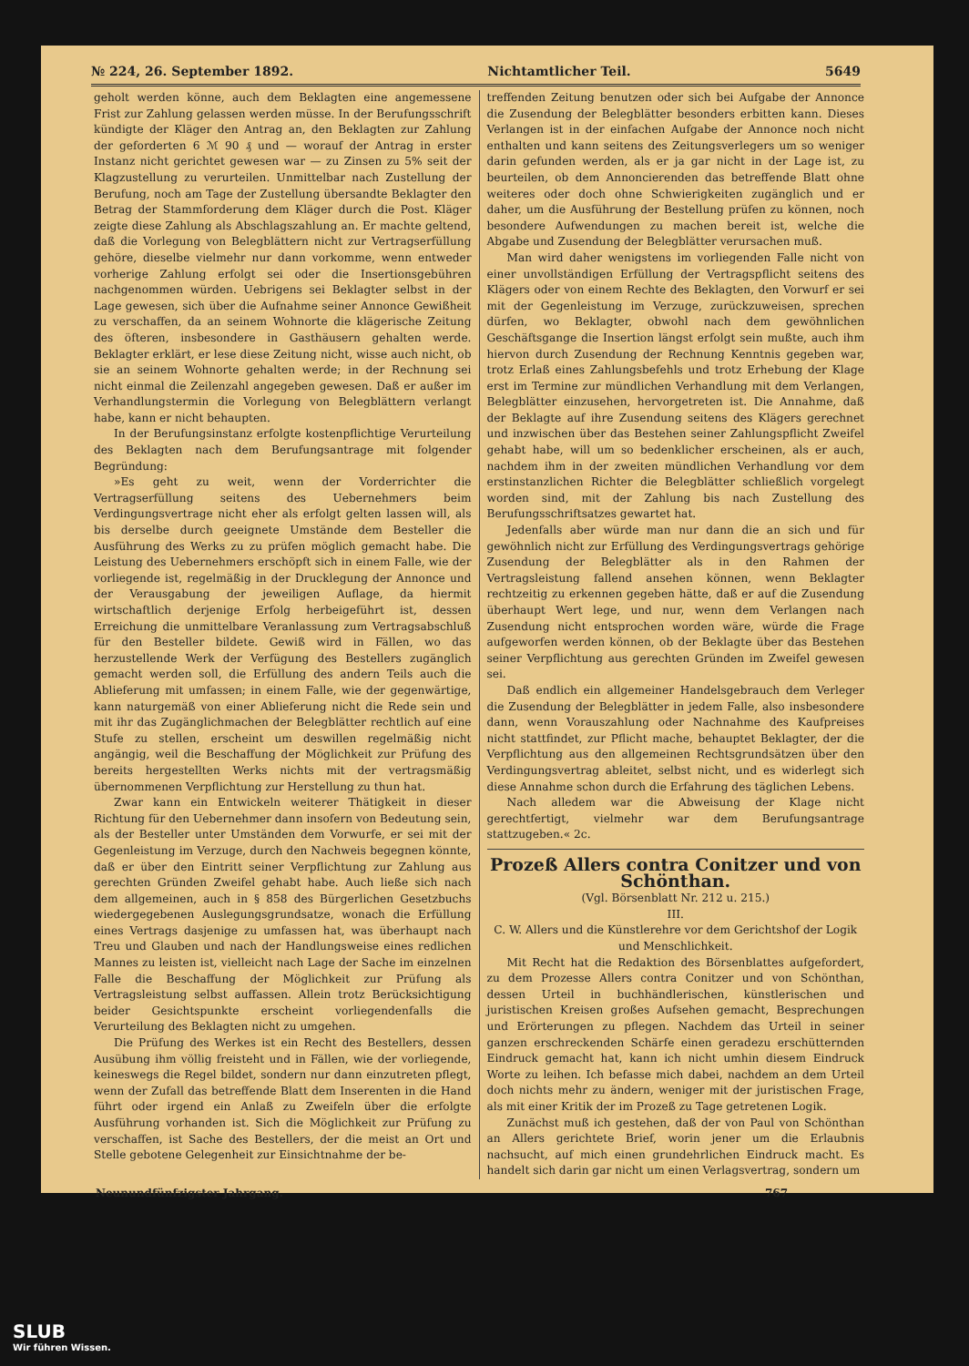№ 224, 26. September 1892. Nichtamtlicher Teil. 5649
geholt werden könne, auch dem Beklagten eine angemessene Frist zur Zahlung gelassen werden müsse. In der Berufungsschrift kündigte der Kläger den Antrag an, den Beklagten zur Zahlung der geforderten 6 ℳ 90 ₰ und — worauf der Antrag in erster Instanz nicht gerichtet gewesen war — zu Zinsen zu 5% seit der Klagzustellung zu verurteilen. Unmittelbar nach Zustellung der Berufung, noch am Tage der Zustellung übersandte Beklagter den Betrag der Stammforderung dem Kläger durch die Post. Kläger zeigte diese Zahlung als Abschlagszahlung an. Er machte geltend, daß die Vorlegung von Belegblättern nicht zur Vertragserfüllung gehöre, dieselbe vielmehr nur dann vorkomme, wenn entweder vorherige Zahlung erfolgt sei oder die Insertionsgebühren nachgenommen würden. Uebrigens sei Beklagter selbst in der Lage gewesen, sich über die Aufnahme seiner Annonce Gewißheit zu verschaffen, da an seinem Wohnorte die klägerische Zeitung des öfteren, insbesondere in Gasthäusern gehalten werde. Beklagter erklärt, er lese diese Zeitung nicht, wisse auch nicht, ob sie an seinem Wohnorte gehalten werde; in der Rechnung sei nicht einmal die Zeilenzahl angegeben gewesen. Daß er außer im Verhandlungstermin die Vorlegung von Belegblättern verlangt habe, kann er nicht behaupten.
In der Berufungsinstanz erfolgte kostenpflichtige Verurteilung des Beklagten nach dem Berufungsantrage mit folgender Begründung:
»Es geht zu weit, wenn der Vorderrichter die Vertragserfüllung seitens des Uebernehmers beim Verdingungsvertrage nicht eher als erfolgt gelten lassen will, als bis derselbe durch geeignete Umstände dem Besteller die Ausführung des Werks zu zu prüfen möglich gemacht habe. Die Leistung des Uebernehmers erschöpft sich in einem Falle, wie der vorliegende ist, regelmäßig in der Drucklegung der Annonce und der Verausgabung der jeweiligen Auflage, da hiermit wirtschaftlich derjenige Erfolg herbeigeführt ist, dessen Erreichung die unmittelbare Veranlassung zum Vertragsabschluß für den Besteller bildete. Gewiß wird in Fällen, wo das herzustellende Werk der Verfügung des Bestellers zugänglich gemacht werden soll, die Erfüllung des andern Teils auch die Ablieferung mit umfassen; in einem Falle, wie der gegenwärtige, kann naturgemäß von einer Ablieferung nicht die Rede sein und mit ihr das Zugänglichmachen der Belegblätter rechtlich auf eine Stufe zu stellen, erscheint um deswillen regelmäßig nicht angängig, weil die Beschaffung der Möglichkeit zur Prüfung des bereits hergestellten Werks nichts mit der vertragsmäßig übernommenen Verpflichtung zur Herstellung zu thun hat.
Zwar kann ein Entwickeln weiterer Thätigkeit in dieser Richtung für den Uebernehmer dann insofern von Bedeutung sein, als der Besteller unter Umständen dem Vorwurfe, er sei mit der Gegenleistung im Verzuge, durch den Nachweis begegnen könnte, daß er über den Eintritt seiner Verpflichtung zur Zahlung aus gerechten Gründen Zweifel gehabt habe. Auch ließe sich nach dem allgemeinen, auch in § 858 des Bürgerlichen Gesetzbuchs wiedergegebenen Auslegungsgrundsatze, wonach die Erfüllung eines Vertrags dasjenige zu umfassen hat, was überhaupt nach Treu und Glauben und nach der Handlungsweise eines redlichen Mannes zu leisten ist, vielleicht nach Lage der Sache im einzelnen Falle die Beschaffung der Möglichkeit zur Prüfung als Vertragsleistung selbst auffassen. Allein trotz Berücksichtigung beider Gesichtspunkte erscheint vorliegendenfalls die Verurteilung des Beklagten nicht zu umgehen.
Die Prüfung des Werkes ist ein Recht des Bestellers, dessen Ausübung ihm völlig freisteht und in Fällen, wie der vorliegende, keineswegs die Regel bildet, sondern nur dann einzutreten pflegt, wenn der Zufall das betreffende Blatt dem Inserenten in die Hand führt oder irgend ein Anlaß zu Zweifeln über die erfolgte Ausführung vorhanden ist. Sich die Möglichkeit zur Prüfung zu verschaffen, ist Sache des Bestellers, der die meist an Ort und Stelle gebotene Gelegenheit zur Einsichtnahme der be-
treffenden Zeitung benutzen oder sich bei Aufgabe der Annonce die Zusendung der Belegblätter besonders erbitten kann. Dieses Verlangen ist in der einfachen Aufgabe der Annonce noch nicht enthalten und kann seitens des Zeitungsverlegers um so weniger darin gefunden werden, als er ja gar nicht in der Lage ist, zu beurteilen, ob dem Annoncierenden das betreffende Blatt ohne weiteres oder doch ohne Schwierigkeiten zugänglich und er daher, um die Ausführung der Bestellung prüfen zu können, noch besondere Aufwendungen zu machen bereit ist, welche die Abgabe und Zusendung der Belegblätter verursachen muß.
Man wird daher wenigstens im vorliegenden Falle nicht von einer unvollständigen Erfüllung der Vertragspflicht seitens des Klägers oder von einem Rechte des Beklagten, den Vorwurf er sei mit der Gegenleistung im Verzuge, zurückzuweisen, sprechen dürfen, wo Beklagter, obwohl nach dem gewöhnlichen Geschäftsgange die Insertion längst erfolgt sein mußte, auch ihm hiervon durch Zusendung der Rechnung Kenntnis gegeben war, trotz Erlaß eines Zahlungsbefehls und trotz Erhebung der Klage erst im Termine zur mündlichen Verhandlung mit dem Verlangen, Belegblätter einzusehen, hervorgetreten ist. Die Annahme, daß der Beklagte auf ihre Zusendung seitens des Klägers gerechnet und inzwischen über das Bestehen seiner Zahlungspflicht Zweifel gehabt habe, will um so bedenklicher erscheinen, als er auch, nachdem ihm in der zweiten mündlichen Verhandlung vor dem erstinstanzlichen Richter die Belegblätter schließlich vorgelegt worden sind, mit der Zahlung bis nach Zustellung des Berufungsschriftsatzes gewartet hat.
Jedenfalls aber würde man nur dann die an sich und für gewöhnlich nicht zur Erfüllung des Verdingungsvertrags gehörige Zusendung der Belegblätter als in den Rahmen der Vertragsleistung fallend ansehen können, wenn Beklagter rechtzeitig zu erkennen gegeben hätte, daß er auf die Zusendung überhaupt Wert lege, und nur, wenn dem Verlangen nach Zusendung nicht entsprochen worden wäre, würde die Frage aufgeworfen werden können, ob der Beklagte über das Bestehen seiner Verpflichtung aus gerechten Gründen im Zweifel gewesen sei.
Daß endlich ein allgemeiner Handelsgebrauch dem Verleger die Zusendung der Belegblätter in jedem Falle, also insbesondere dann, wenn Vorauszahlung oder Nachnahme des Kaufpreises nicht stattfindet, zur Pflicht mache, behauptet Beklagter, der die Verpflichtung aus den allgemeinen Rechtsgrundsätzen über den Verdingungsvertrag ableitet, selbst nicht, und es widerlegt sich diese Annahme schon durch die Erfahrung des täglichen Lebens.
Nach alledem war die Abweisung der Klage nicht gerechtfertigt, vielmehr war dem Berufungsantrage stattzugeben.« 2c.
Prozeß Allers contra Conitzer und von Schönthan.
(Vgl. Börsenblatt Nr. 212 u. 215.)
III.
C. W. Allers und die Künstlerehre vor dem Gerichtshof der Logik und Menschlichkeit.
Mit Recht hat die Redaktion des Börsenblattes aufgefordert, zu dem Prozesse Allers contra Conitzer und von Schönthan, dessen Urteil in buchhändlerischen, künstlerischen und juristischen Kreisen großes Aufsehen gemacht, Besprechungen und Erörterungen zu pflegen. Nachdem das Urteil in seiner ganzen erschreckenden Schärfe einen geradezu erschütternden Eindruck gemacht hat, kann ich nicht umhin diesem Eindruck Worte zu leihen. Ich befasse mich dabei, nachdem an dem Urteil doch nichts mehr zu ändern, weniger mit der juristischen Frage, als mit einer Kritik der im Prozeß zu Tage getretenen Logik.
Zunächst muß ich gestehen, daß der von Paul von Schönthan an Allers gerichtete Brief, worin jener um die Erlaubnis nachsucht, auf mich einen grundehrlichen Eindruck macht. Es handelt sich darin gar nicht um einen Verlagsvertrag, sondern um
Neunundfünfzigster Jahrgang. 767
SLUB
Wir führen Wissen.